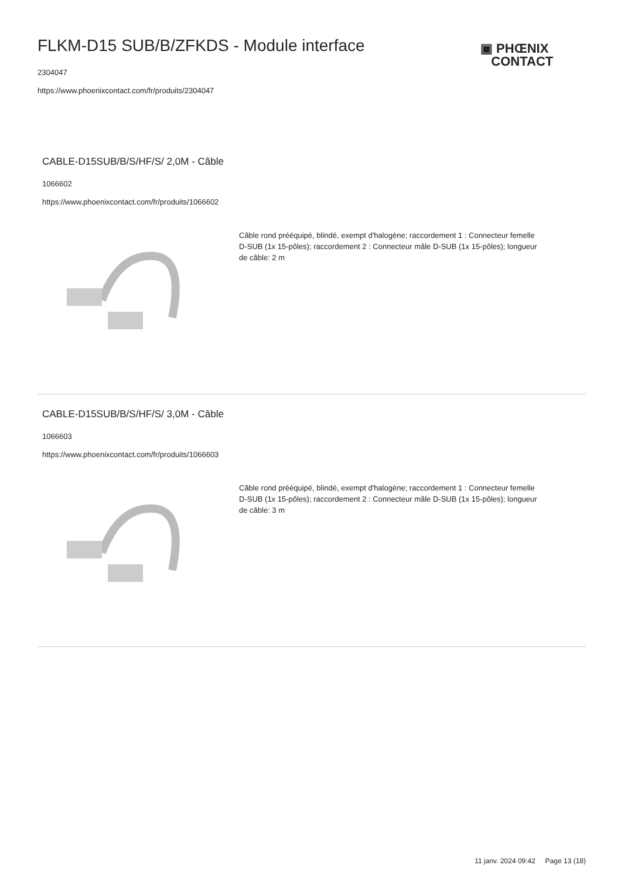FLKM-D15 SUB/B/ZFKDS - Module interface
▣ PHŒNIX
CONTACT
2304047
https://www.phoenixcontact.com/fr/produits/2304047
CABLE-D15SUB/B/S/HF/S/ 2,0M - Câble
1066602
https://www.phoenixcontact.com/fr/produits/1066602
Câble rond prééquipé, blindé, exempt d'halogène; raccordement 1 : Connecteur femelle D-SUB (1x 15-pôles); raccordement 2 : Connecteur mâle D-SUB (1x 15-pôles); longueur de câble: 2 m
CABLE-D15SUB/B/S/HF/S/ 3,0M - Câble
1066603
https://www.phoenixcontact.com/fr/produits/1066603
Câble rond prééquipé, blindé, exempt d'halogène; raccordement 1 : Connecteur femelle D-SUB (1x 15-pôles); raccordement 2 : Connecteur mâle D-SUB (1x 15-pôles); longueur de câble: 3 m
11 janv. 2024 09:42 Page 13 (18)